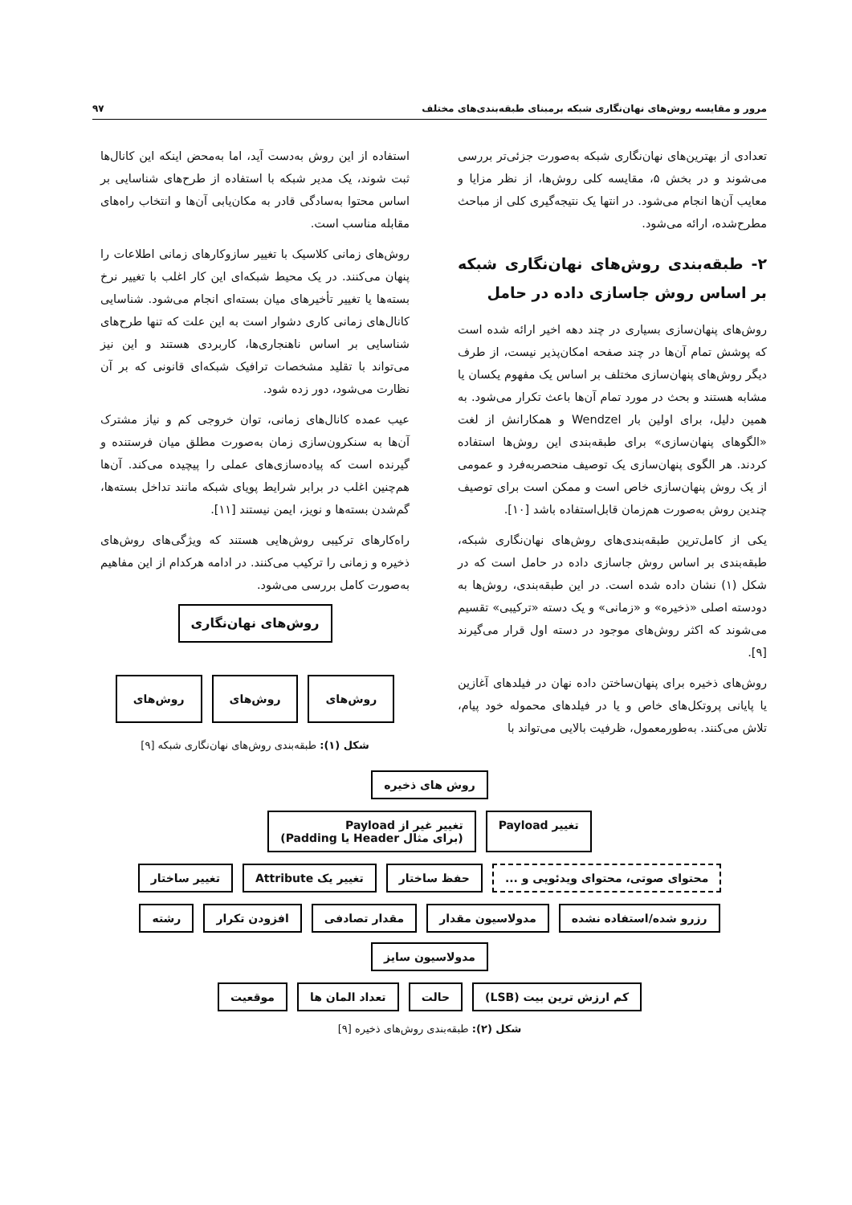مرور و مقایسه روش‌های نهان‌نگاری شبکه برمبنای طبقه‌بندی‌های مختلف ۹۷
تعدادی از بهترین‌های نهان‌نگاری شبکه به‌صورت جزئی‌تر بررسی می‌شوند و در بخش ۵، مقایسه کلی روش‌ها، از نظر مزایا و معایب آن‌ها انجام می‌شود. در انتها یک نتیجه‌گیری کلی از مباحث مطرح‌شده، ارائه می‌شود.
۲- طبقه‌بندی روش‌های نهان‌نگاری شبکه بر اساس روش جاسازی داده در حامل
روش‌های پنهان‌سازی بسیاری در چند دهه اخیر ارائه شده است که پوشش تمام آن‌ها در چند صفحه امکان‌پذیر نیست، از طرف دیگر روش‌های پنهان‌سازی مختلف بر اساس یک مفهوم یکسان یا مشابه هستند و بحث در مورد تمام آن‌ها باعث تکرار می‌شود. به همین دلیل، برای اولین بار Wendzel و همکارانش از لغت «الگوهای پنهان‌سازی» برای طبقه‌بندی این روش‌ها استفاده کردند. هر الگوی پنهان‌سازی یک توصیف منحصربه‌فرد و عمومی از یک روش پنهان‌سازی خاص است و ممکن است برای توصیف چندین روش به‌صورت هم‌زمان قابل‌استفاده باشد [۱۰].
یکی از کامل‌ترین طبقه‌بندی‌های روش‌های نهان‌نگاری شبکه، طبقه‌بندی بر اساس روش جاسازی داده در حامل است که در شکل (۱) نشان داده شده است. در این طبقه‌بندی، روش‌ها به دودسته اصلی «ذخیره» و «زمانی» و یک دسته «ترکیبی» تقسیم می‌شوند که اکثر روش‌های موجود در دسته اول قرار می‌گیرند [۹].
روش‌های ذخیره برای پنهان‌ساختن داده نهان در فیلدهای آغازین یا پایانی پروتکل‌های خاص و یا در فیلدهای محموله خود پیام، تلاش می‌کنند. به‌طورمعمول، ظرفیت بالایی می‌تواند با
استفاده از این روش به‌دست آید، اما به‌محض اینکه این کانال‌ها ثبت شوند، یک مدیر شبکه با استفاده از طرح‌های شناسایی بر اساس محتوا به‌سادگی قادر به مکان‌یابی آن‌ها و انتخاب راه‌های مقابله مناسب است.
روش‌های زمانی کلاسیک با تغییر سازوکارهای زمانی اطلاعات را پنهان می‌کنند. در یک محیط شبکه‌ای این کار اغلب با تغییر نرخ بسته‌ها یا تغییر تأخیرهای میان بسته‌ای انجام می‌شود. شناسایی کانال‌های زمانی کاری دشوار است به این علت که تنها طرح‌های شناسایی بر اساس ناهنجاری‌ها، کاربردی هستند و این نیز می‌تواند با تقلید مشخصات ترافیک شبکه‌ای قانونی که بر آن نظارت می‌شود، دور زده شود.
عیب عمده کانال‌های زمانی، توان خروجی کم و نیاز مشترک آن‌ها به سنکرون‌سازی زمان به‌صورت مطلق میان فرستنده و گیرنده است که پیاده‌سازی‌های عملی را پیچیده می‌کند. آن‌ها هم‌چنین اغلب در برابر شرایط پویای شبکه مانند تداخل بسته‌ها، گم‌شدن بسته‌ها و نویز، ایمن نیستند [۱۱].
راه‌کارهای ترکیبی روش‌هایی هستند که ویژگی‌های روش‌های ذخیره و زمانی را ترکیب می‌کنند. در ادامه هرکدام از این مفاهیم به‌صورت کامل بررسی می‌شود.
روش‌های نهان‌نگاری
روش‌های روش‌های روش‌های
شکل (۱): طبقه‌بندی روش‌های نهان‌نگاری شبکه [۹]
روش های ذخیره
تغییر Payload تغییر غیر از Payload
(برای مثال Header یا Padding)
محتوای صوتی، محتوای ویدئویی و ... حفظ ساختار تغییر یک Attribute تغییر ساختار
رزرو شده/استفاده نشده مدولاسیون مقدار مقدار تصادفی افزودن تکرار رشته مدولاسیون سایز
کم ارزش ترین بیت (LSB) حالت تعداد المان ها موقعیت
شکل (۲): طبقه‌بندی روش‌های ذخیره [۹]